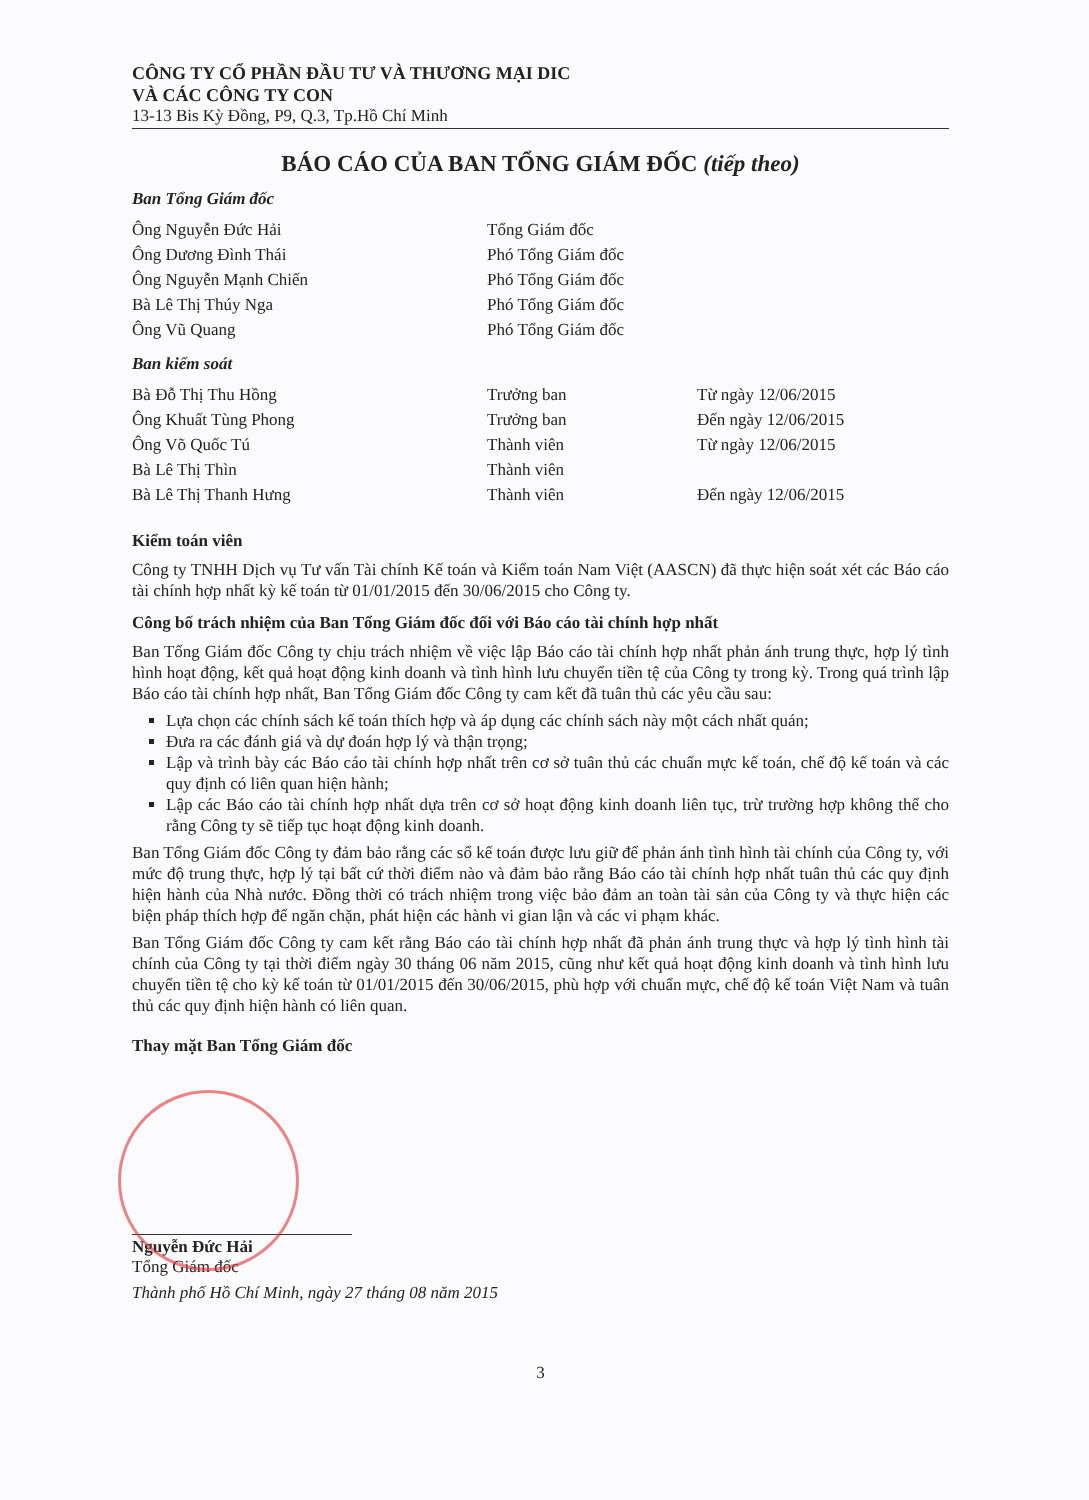CÔNG TY CỔ PHẦN ĐẦU TƯ VÀ THƯƠNG MẠI DIC
VÀ CÁC CÔNG TY CON
13-13 Bis Kỳ Đồng, P9, Q.3, Tp.Hồ Chí Minh
BÁO CÁO CỦA BAN TỔNG GIÁM ĐỐC (tiếp theo)
Ban Tổng Giám đốc
| Ông Nguyễn Đức Hải | Tổng Giám đốc |
| Ông Dương Đình Thái | Phó Tổng Giám đốc |
| Ông Nguyễn Mạnh Chiến | Phó Tổng Giám đốc |
| Bà Lê Thị Thúy Nga | Phó Tổng Giám đốc |
| Ông Vũ Quang | Phó Tổng Giám đốc |
Ban kiểm soát
| Bà Đỗ Thị Thu Hồng | Trưởng ban | Từ ngày 12/06/2015 |
| Ông Khuất Tùng Phong | Trưởng ban | Đến ngày 12/06/2015 |
| Ông Võ Quốc Tú | Thành viên | Từ ngày 12/06/2015 |
| Bà Lê Thị Thìn | Thành viên | |
| Bà Lê Thị Thanh Hưng | Thành viên | Đến ngày 12/06/2015 |
Kiểm toán viên
Công ty TNHH Dịch vụ Tư vấn Tài chính Kế toán và Kiểm toán Nam Việt (AASCN) đã thực hiện soát xét các Báo cáo tài chính hợp nhất kỳ kế toán từ 01/01/2015 đến 30/06/2015 cho Công ty.
Công bố trách nhiệm của Ban Tổng Giám đốc đối với Báo cáo tài chính hợp nhất
Ban Tổng Giám đốc Công ty chịu trách nhiệm về việc lập Báo cáo tài chính hợp nhất phản ánh trung thực, hợp lý tình hình hoạt động, kết quả hoạt động kinh doanh và tình hình lưu chuyển tiền tệ của Công ty trong kỳ. Trong quá trình lập Báo cáo tài chính hợp nhất, Ban Tổng Giám đốc Công ty cam kết đã tuân thủ các yêu cầu sau:
Lựa chọn các chính sách kế toán thích hợp và áp dụng các chính sách này một cách nhất quán;
Đưa ra các đánh giá và dự đoán hợp lý và thận trọng;
Lập và trình bày các Báo cáo tài chính hợp nhất trên cơ sở tuân thủ các chuẩn mực kế toán, chế độ kế toán và các quy định có liên quan hiện hành;
Lập các Báo cáo tài chính hợp nhất dựa trên cơ sở hoạt động kinh doanh liên tục, trừ trường hợp không thể cho rằng Công ty sẽ tiếp tục hoạt động kinh doanh.
Ban Tổng Giám đốc Công ty đảm bảo rằng các sổ kế toán được lưu giữ để phản ánh tình hình tài chính của Công ty, với mức độ trung thực, hợp lý tại bất cứ thời điểm nào và đảm bảo rằng Báo cáo tài chính hợp nhất tuân thủ các quy định hiện hành của Nhà nước. Đồng thời có trách nhiệm trong việc bảo đảm an toàn tài sản của Công ty và thực hiện các biện pháp thích hợp để ngăn chặn, phát hiện các hành vi gian lận và các vi phạm khác.
Ban Tổng Giám đốc Công ty cam kết rằng Báo cáo tài chính hợp nhất đã phản ánh trung thực và hợp lý tình hình tài chính của Công ty tại thời điểm ngày 30 tháng 06 năm 2015, cũng như kết quả hoạt động kinh doanh và tình hình lưu chuyển tiền tệ cho kỳ kế toán từ 01/01/2015 đến 30/06/2015, phù hợp với chuẩn mực, chế độ kế toán Việt Nam và tuân thủ các quy định hiện hành có liên quan.
Thay mặt Ban Tổng Giám đốc
Nguyễn Đức Hải
Tổng Giám đốc
Thành phố Hồ Chí Minh, ngày 27 tháng 08 năm 2015
3